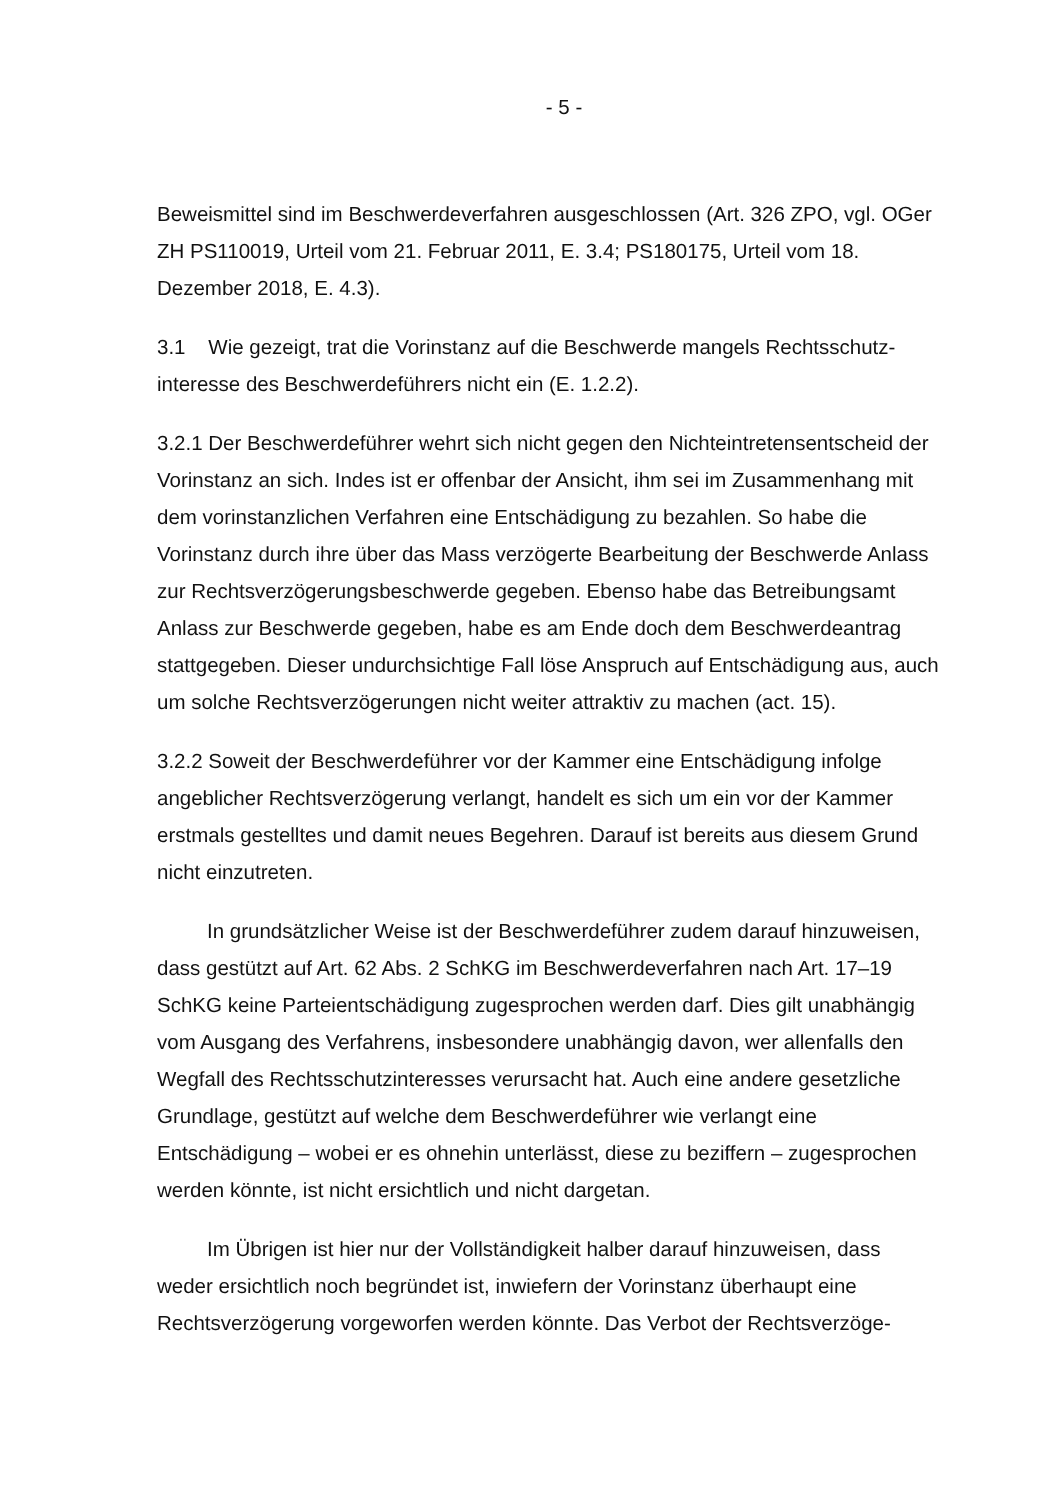- 5 -
Beweismittel sind im Beschwerdeverfahren ausgeschlossen (Art. 326 ZPO, vgl. OGer ZH PS110019, Urteil vom 21. Februar 2011, E. 3.4; PS180175, Urteil vom 18. Dezember 2018, E. 4.3).
3.1 Wie gezeigt, trat die Vorinstanz auf die Beschwerde mangels Rechtsschutz­interesse des Beschwerdeführers nicht ein (E. 1.2.2).
3.2.1 Der Beschwerdeführer wehrt sich nicht gegen den Nichteintretensentscheid der Vorinstanz an sich. Indes ist er offenbar der Ansicht, ihm sei im Zusammen­hang mit dem vorinstanzlichen Verfahren eine Entschädigung zu bezahlen. So habe die Vorinstanz durch ihre über das Mass verzögerte Bearbeitung der Be­schwerde Anlass zur Rechtsverzögerungsbeschwerde gegeben. Ebenso habe das Betreibungsamt Anlass zur Beschwerde gegeben, habe es am Ende doch dem Beschwerdeantrag stattgegeben. Dieser undurchsichtige Fall löse Anspruch auf Entschädigung aus, auch um solche Rechtsverzögerungen nicht weiter attrak­tiv zu machen (act. 15).
3.2.2 Soweit der Beschwerdeführer vor der Kammer eine Entschädigung infolge angeblicher Rechtsverzögerung verlangt, handelt es sich um ein vor der Kammer erstmals gestelltes und damit neues Begehren. Darauf ist bereits aus diesem Grund nicht einzutreten.
In grundsätzlicher Weise ist der Beschwerdeführer zudem darauf hinzuwei­sen, dass gestützt auf Art. 62 Abs. 2 SchKG im Beschwerdeverfahren nach Art. 17–19 SchKG keine Parteientschädigung zugesprochen werden darf. Dies gilt unabhängig vom Ausgang des Verfahrens, insbesondere unabhängig davon, wer allenfalls den Wegfall des Rechtsschutzinteresses verursacht hat. Auch eine an­dere gesetzliche Grundlage, gestützt auf welche dem Beschwerdeführer wie ver­langt eine Entschädigung – wobei er es ohnehin unterlässt, diese zu beziffern – zugesprochen werden könnte, ist nicht ersichtlich und nicht dargetan.
Im Übrigen ist hier nur der Vollständigkeit halber darauf hinzuweisen, dass weder ersichtlich noch begründet ist, inwiefern der Vorinstanz überhaupt eine Rechtsverzögerung vorgeworfen werden könnte. Das Verbot der Rechtsverzöge-